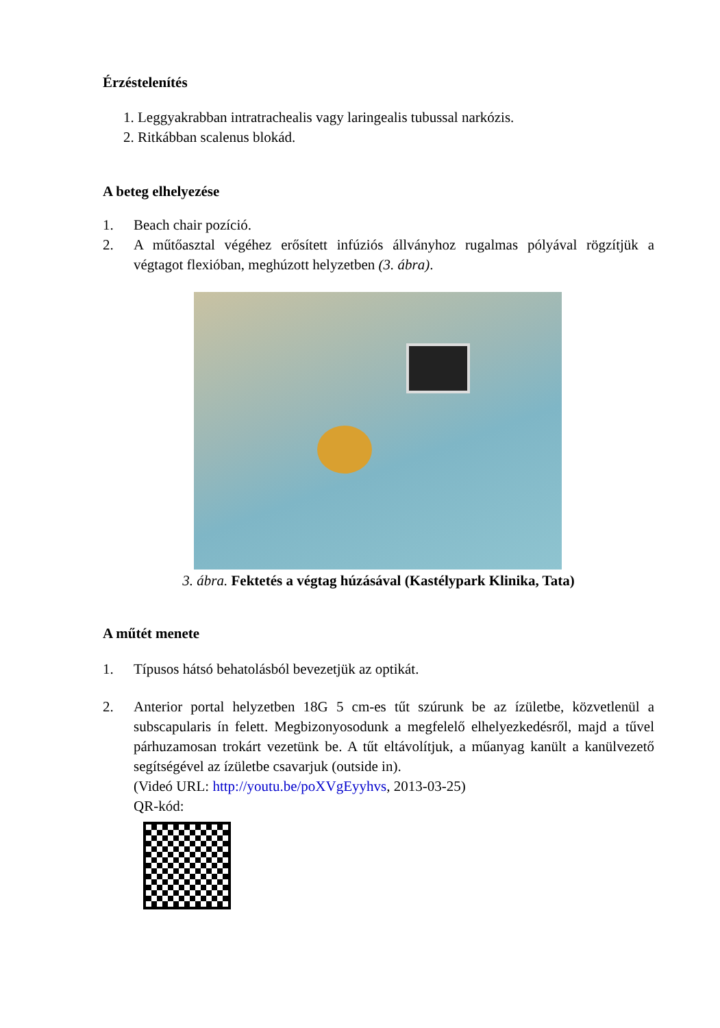Érzéstelenítés
1. Leggyakrabban intratrachealis vagy laringealis tubussal narkózis.
2. Ritkábban scalenus blokád.
A beteg elhelyezése
1. Beach chair pozíció.
2. A műtőasztal végéhez erősített infúziós állványhoz rugalmas pólyával rögzítjük a végtagot flexióban, meghúzott helyzetben (3. ábra).
3. ábra. Fektetés a végtag húzásával (Kastélypark Klinika, Tata)
A műtét menete
1. Típusos hátsó behatolásból bevezetjük az optikát.
2. Anterior portal helyzetben 18G 5 cm-es tűt szúrunk be az ízületbe, közvetlenül a subscapularis ín felett. Megbizonyosodunk a megfelelő elhelyezkedésről, majd a tűvel párhuzamosan trokárt vezetünk be. A tűt eltávolítjuk, a műanyag kanült a kanülvezető segítségével az ízületbe csavarjuk (outside in).
(Videó URL: http://youtu.be/poXVgEyyhvs, 2013-03-25)
QR-kód: